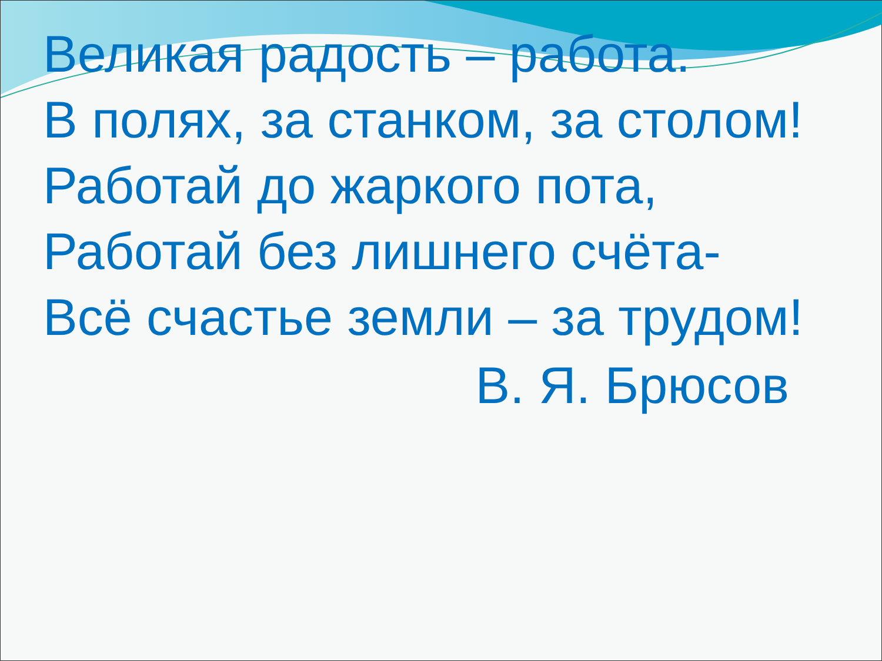Великая радость – работа.
В полях, за станком, за столом!
Работай до жаркого пота,
Работай без лишнего счёта-
Всё счастье земли – за трудом!
В. Я. Брюсов